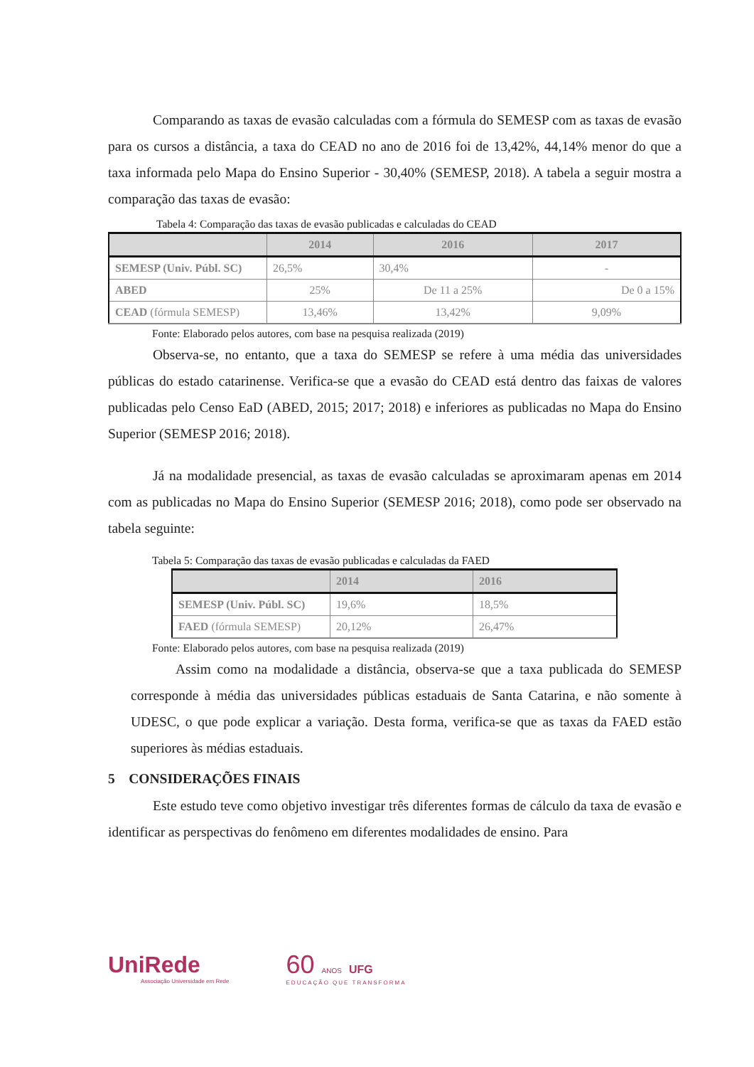Comparando as taxas de evasão calculadas com a fórmula do SEMESP com as taxas de evasão para os cursos a distância, a taxa do CEAD no ano de 2016 foi de 13,42%, 44,14% menor do que a taxa informada pelo Mapa do Ensino Superior - 30,40% (SEMESP, 2018). A tabela a seguir mostra a comparação das taxas de evasão:
Tabela 4: Comparação das taxas de evasão publicadas e calculadas do CEAD
| | 2014 | 2016 | 2017 |
| --- | --- | --- | --- |
| SEMESP (Univ. Públ. SC) | 26,5% | 30,4% | - |
| ABED | 25% | De 11 a 25% | De 0 a 15% |
| CEAD (fórmula SEMESP) | 13,46% | 13,42% | 9,09% |
Fonte: Elaborado pelos autores, com base na pesquisa realizada (2019)
Observa-se, no entanto, que a taxa do SEMESP se refere à uma média das universidades públicas do estado catarinense. Verifica-se que a evasão do CEAD está dentro das faixas de valores publicadas pelo Censo EaD (ABED, 2015; 2017; 2018) e inferiores as publicadas no Mapa do Ensino Superior (SEMESP 2016; 2018).
Já na modalidade presencial, as taxas de evasão calculadas se aproximaram apenas em 2014 com as publicadas no Mapa do Ensino Superior (SEMESP 2016; 2018), como pode ser observado na tabela seguinte:
Tabela 5: Comparação das taxas de evasão publicadas e calculadas da FAED
| | 2014 | 2016 |
| --- | --- | --- |
| SEMESP (Univ. Públ. SC) | 19,6% | 18,5% |
| FAED (fórmula SEMESP) | 20,12% | 26,47% |
Fonte: Elaborado pelos autores, com base na pesquisa realizada (2019)
Assim como na modalidade a distância, observa-se que a taxa publicada do SEMESP corresponde à média das universidades públicas estaduais de Santa Catarina, e não somente à UDESC, o que pode explicar a variação. Desta forma, verifica-se que as taxas da FAED estão superiores às médias estaduais.
5 CONSIDERAÇÕES FINAIS
Este estudo teve como objetivo investigar três diferentes formas de cálculo da taxa de evasão e identificar as perspectivas do fenômeno em diferentes modalidades de ensino. Para
UniRede
Associação Universidade em Rede
60 ANOS UFG
EDUCAÇÃO QUE TRANSFORMA